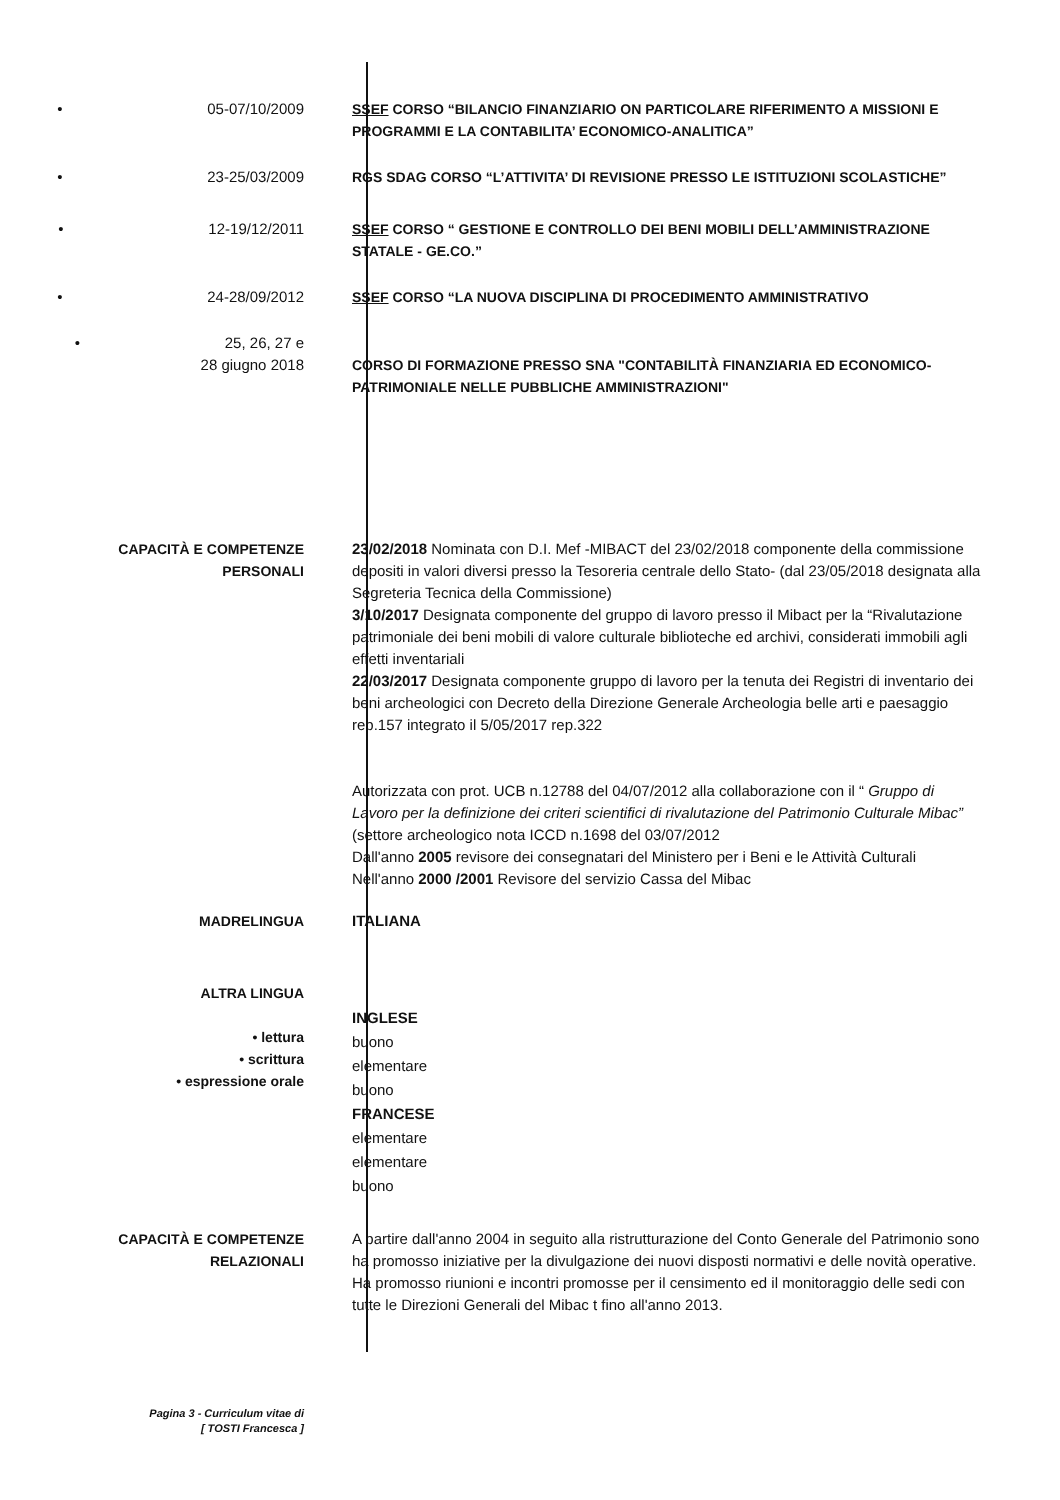• 05-07/10/2009 SSEF CORSO “BILANCIO FINANZIARIO ON PARTICOLARE RIFERIMENTO A MISSIONI E PROGRAMMI E LA CONTABILITA’ ECONOMICO-ANALITICA”
• 23-25/03/2009 RGS SDAG CORSO “L’ATTIVITA’ DI REVISIONE PRESSO LE ISTITUZIONI SCOLASTICHE”
• 12-19/12/2011 SSEF CORSO “ GESTIONE E CONTROLLO DEI BENI MOBILI DELL’AMMINISTRAZIONE STATALE - GE.CO.”
• 24-28/09/2012 SSEF CORSO “LA NUOVA DISCIPLINA DI PROCEDIMENTO AMMINISTRATIVO
• 25, 26, 27 e
28 giugno 2018
CORSO DI FORMAZIONE PRESSO SNA "CONTABILITÀ FINANZIARIA ED ECONOMICO-PATRIMONIALE NELLE PUBBLICHE AMMINISTRAZIONI"
CAPACITÀ E COMPETENZE
PERSONALI
23/02/2018 Nominata con D.I. Mef -MIBACT del 23/02/2018 componente della commissione depositi in valori diversi presso la Tesoreria centrale dello Stato- (dal 23/05/2018 designata alla Segreteria Tecnica della Commissione)
3/10/2017 Designata componente del gruppo di lavoro presso il Mibact per la “Rivalutazione patrimoniale dei beni mobili di valore culturale biblioteche ed archivi, considerati immobili agli effetti inventariali
22/03/2017 Designata componente gruppo di lavoro per la tenuta dei Registri di inventario dei beni archeologici con Decreto della Direzione Generale Archeologia belle arti e paesaggio rep.157 integrato il 5/05/2017 rep.322
Autorizzata con prot. UCB n.12788 del 04/07/2012 alla collaborazione con il “ Gruppo di Lavoro per la definizione dei criteri scientifici di rivalutazione del Patrimonio Culturale Mibac” (settore archeologico nota ICCD n.1698 del 03/07/2012
Dall'anno 2005 revisore dei consegnatari del Ministero per i Beni e le Attività Culturali
Nell'anno 2000 /2001 Revisore del servizio Cassa del Mibac
MADRELINGUA ITALIANA
ALTRA LINGUA
• lettura
• scrittura
• espressione orale
INGLESE
buono
elementare
buono
FRANCESE
elementare
elementare
buono
CAPACITÀ E COMPETENZE
RELAZIONALI
A partire dall'anno 2004 in seguito alla ristrutturazione del Conto Generale del Patrimonio sono ha promosso iniziative per la divulgazione dei nuovi disposti normativi e delle novità operative.
Ha promosso riunioni e incontri promosse per il censimento ed il monitoraggio delle sedi con tutte le Direzioni Generali del Mibac t fino all'anno 2013.
Pagina 3 - Curriculum vitae di
[ TOSTI Francesca ]